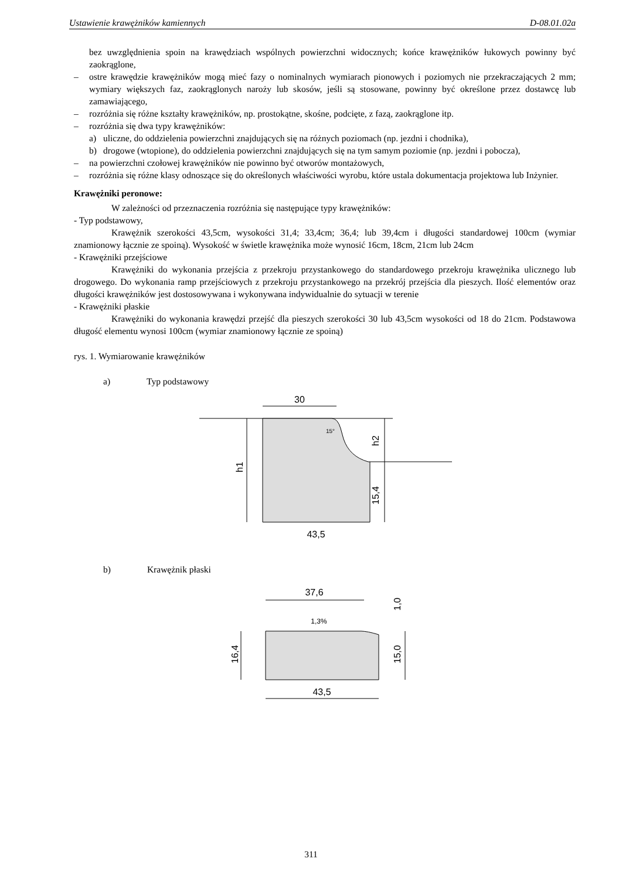Ustawienie krawężników kamiennych D-08.01.02a
bez uwzględnienia spoin na krawędziach wspólnych powierzchni widocznych; końce krawężników łukowych powinny być zaokrąglone,
– ostre krawędzie krawężników mogą mieć fazy o nominalnych wymiarach pionowych i poziomych nie przekraczających 2 mm; wymiary większych faz, zaokrąglonych naroży lub skosów, jeśli są stosowane, powinny być określone przez dostawcę lub zamawiającego,
– rozróżnia się różne kształty krawężników, np. prostokątne, skośne, podcięte, z fazą, zaokrąglone itp.
– rozróżnia się dwa typy krawężników:
a) uliczne, do oddzielenia powierzchni znajdujących się na różnych poziomach (np. jezdni i chodnika),
b) drogowe (wtopione), do oddzielenia powierzchni znajdujących się na tym samym poziomie (np. jezdni i pobocza),
– na powierzchni czołowej krawężników nie powinno być otworów montażowych,
– rozróżnia się różne klasy odnoszące się do określonych właściwości wyrobu, które ustala dokumentacja projektowa lub Inżynier.
Krawężniki peronowe:
W zależności od przeznaczenia rozróżnia się następujące typy krawężników:
- Typ podstawowy,
Krawężnik szerokości 43,5cm, wysokości 31,4; 33,4cm; 36,4; lub 39,4cm i długości standardowej 100cm (wymiar znamionowy łącznie ze spoiną). Wysokość w świetle krawężnika może wynosić 16cm, 18cm, 21cm lub 24cm
- Krawężniki przejściowe
Krawężniki do wykonania przejścia z przekroju przystankowego do standardowego przekroju krawężnika ulicznego lub drogowego. Do wykonania ramp przejściowych z przekroju przystankowego na przekrój przejścia dla pieszych. Ilość elementów oraz długości krawężników jest dostosowywana i wykonywana indywidualnie do sytuacji w terenie
- Krawężniki płaskie
Krawężniki do wykonania krawędzi przejść dla pieszych szerokości 30 lub 43,5cm wysokości od 18 do 21cm. Podstawowa długość elementu wynosi 100cm (wymiar znamionowy łącznie ze spoiną)
rys. 1. Wymiarowanie krawężników
a) Typ podstawowy
30
15°
h1
h2
15,4
43,5
b) Krawężnik płaski
37,6
1,3%
16,4
15,0
1,0
43,5
311